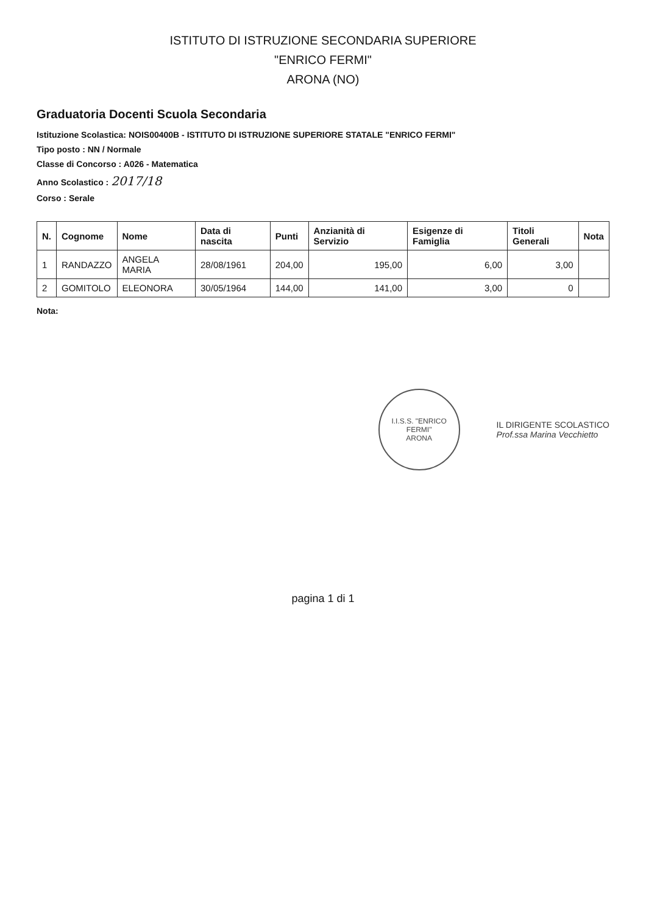ISTITUTO DI ISTRUZIONE SECONDARIA SUPERIORE
"ENRICO FERMI"
ARONA (NO)
Graduatoria Docenti Scuola Secondaria
Istituzione Scolastica: NOIS00400B - ISTITUTO DI ISTRUZIONE SUPERIORE STATALE "ENRICO FERMI"
Tipo posto : NN / Normale
Classe di Concorso : A026 - Matematica
Anno Scolastico : 2017/18
Corso : Serale
| N. | Cognome | Nome | Data di nascita | Punti | Anzianità di Servizio | Esigenze di Famiglia | Titoli Generali | Nota |
| --- | --- | --- | --- | --- | --- | --- | --- | --- |
| 1 | RANDAZZO | ANGELA MARIA | 28/08/1961 | 204,00 | 195,00 | 6,00 | 3,00 | |
| 2 | GOMITOLO | ELEONORA | 30/05/1964 | 144,00 | 141,00 | 3,00 | 0 | |
Nota:
I.I.S.S. "ENRICO FERMI"
ARONA
IL DIRIGENTE SCOLASTICO
Prof.ssa Marina Vecchietto
pagina 1 di 1